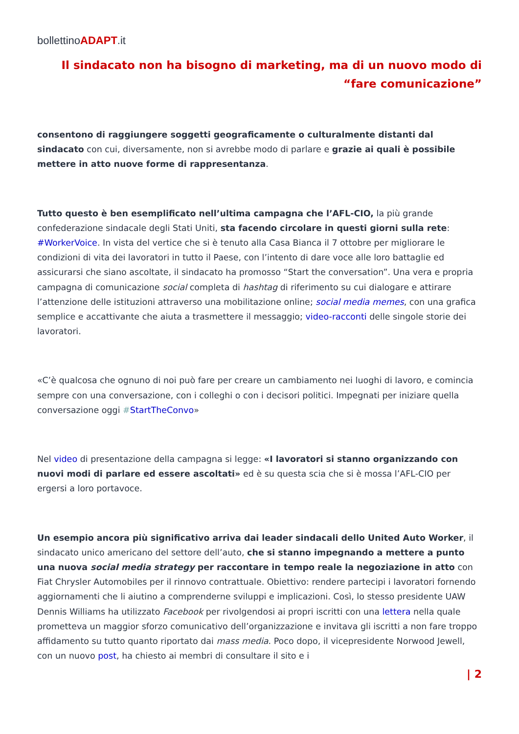bollettinoADAPT.it
Il sindacato non ha bisogno di marketing, ma di un nuovo modo di “fare comunicazione”
consentono di raggiungere soggetti geograficamente o culturalmente distanti dal sindacato con cui, diversamente, non si avrebbe modo di parlare e grazie ai quali è possibile mettere in atto nuove forme di rappresentanza.
Tutto questo è ben esemplificato nell’ultima campagna che l’AFL-CIO, la più grande confederazione sindacale degli Stati Uniti, sta facendo circolare in questi giorni sulla rete: #WorkerVoice. In vista del vertice che si è tenuto alla Casa Bianca il 7 ottobre per migliorare le condizioni di vita dei lavoratori in tutto il Paese, con l’intento di dare voce alle loro battaglie ed assicurarsi che siano ascoltate, il sindacato ha promosso “Start the conversation”. Una vera e propria campagna di comunicazione social completa di hashtag di riferimento su cui dialogare e attirare l’attenzione delle istituzioni attraverso una mobilitazione online; social media memes, con una grafica semplice e accattivante che aiuta a trasmettere il messaggio; video-racconti delle singole storie dei lavoratori.
«C’è qualcosa che ognuno di noi può fare per creare un cambiamento nei luoghi di lavoro, e comincia sempre con una conversazione, con i colleghi o con i decisori politici. Impegnati per iniziare quella conversazione oggi #StartTheConvo»
Nel video di presentazione della campagna si legge: «I lavoratori si stanno organizzando con nuovi modi di parlare ed essere ascoltati» ed è su questa scia che si è mossa l’AFL-CIO per ergersi a loro portavoce.
Un esempio ancora più significativo arriva dai leader sindacali dello United Auto Worker, il sindacato unico americano del settore dell’auto, che si stanno impegnando a mettere a punto una nuova social media strategy per raccontare in tempo reale la negoziazione in atto con Fiat Chrysler Automobiles per il rinnovo contrattuale. Obiettivo: rendere partecipi i lavoratori fornendo aggiornamenti che li aiutino a comprenderne sviluppi e implicazioni. Così, lo stesso presidente UAW Dennis Williams ha utilizzato Facebook per rivolgendosi ai propri iscritti con una lettera nella quale prometteva un maggior sforzo comunicativo dell’organizzazione e invitava gli iscritti a non fare troppo affidamento su tutto quanto riportato dai mass media. Poco dopo, il vicepresidente Norwood Jewell, con un nuovo post, ha chiesto ai membri di consultare il sito e i
| 2